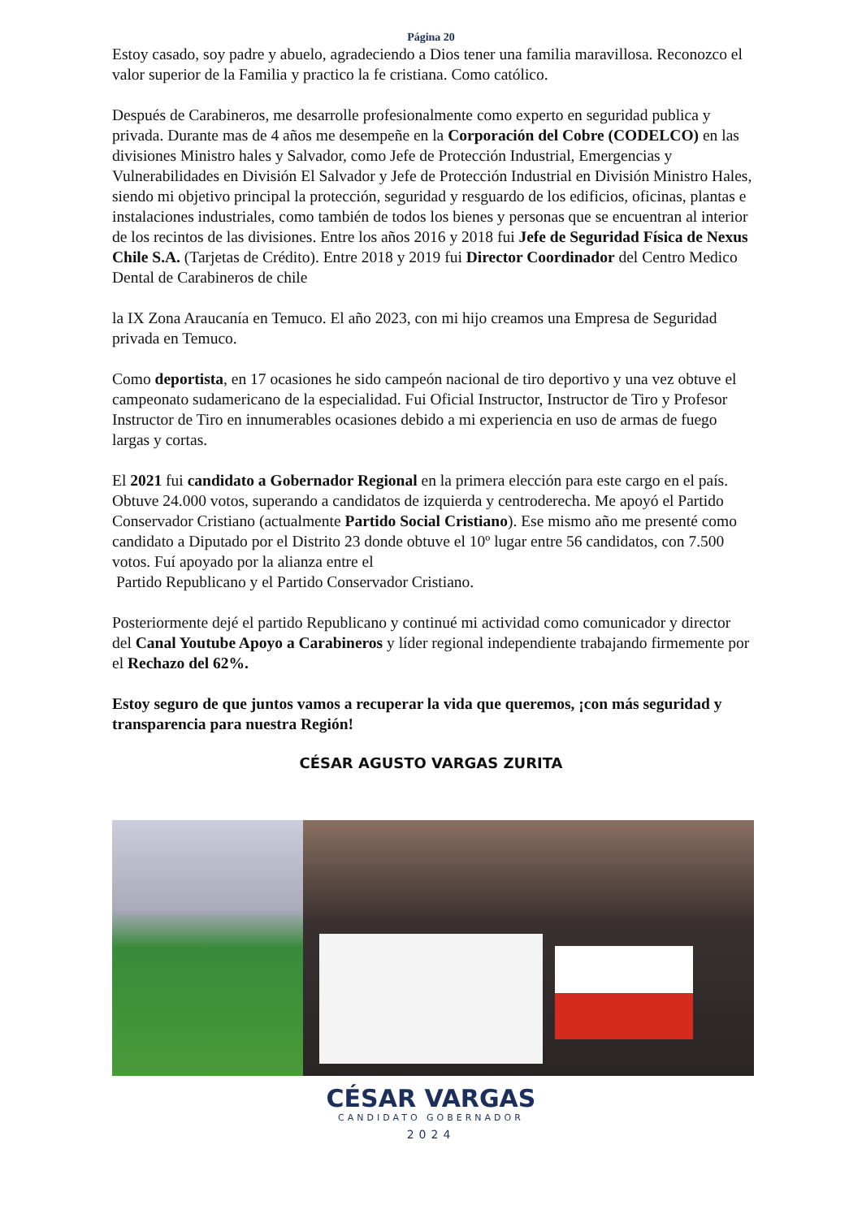Página 20
Estoy casado, soy padre y abuelo, agradeciendo a Dios tener una familia maravillosa. Reconozco el valor superior de la Familia y practico la fe cristiana. Como católico.
Después de Carabineros, me desarrolle profesionalmente como experto en seguridad publica y privada. Durante mas de 4 años me desempeñe en la Corporación del Cobre (CODELCO) en las divisiones Ministro hales y Salvador, como Jefe de Protección Industrial, Emergencias y Vulnerabilidades en División El Salvador y Jefe de Protección Industrial en División Ministro Hales, siendo mi objetivo principal la protección, seguridad y resguardo de los edificios, oficinas, plantas e instalaciones industriales, como también de todos los bienes y personas que se encuentran al interior de los recintos de las divisiones. Entre los años 2016 y 2018 fui Jefe de Seguridad Física de Nexus Chile S.A. (Tarjetas de Crédito). Entre 2018 y 2019 fui Director Coordinador del Centro Medico Dental de Carabineros de chile
la IX Zona Araucanía en Temuco. El año 2023, con mi hijo creamos una Empresa de Seguridad privada en Temuco.
Como deportista, en 17 ocasiones he sido campeón nacional de tiro deportivo y una vez obtuve el campeonato sudamericano de la especialidad. Fui Oficial Instructor, Instructor de Tiro y Profesor Instructor de Tiro en innumerables ocasiones debido a mi experiencia en uso de armas de fuego largas y cortas.
El 2021 fui candidato a Gobernador Regional en la primera elección para este cargo en el país. Obtuve 24.000 votos, superando a candidatos de izquierda y centroderecha. Me apoyó el Partido Conservador Cristiano (actualmente Partido Social Cristiano). Ese mismo año me presenté como candidato a Diputado por el Distrito 23 donde obtuve el 10º lugar entre 56 candidatos, con 7.500 votos. Fuí apoyado por la alianza entre el
Partido Republicano y el Partido Conservador Cristiano.
Posteriormente dejé el partido Republicano y continué mi actividad como comunicador y director del Canal Youtube Apoyo a Carabineros y líder regional independiente trabajando firmemente por el Rechazo del 62%.
Estoy seguro de que juntos vamos a recuperar la vida que queremos, ¡con más seguridad y transparencia para nuestra Región!
CÉSAR AGUSTO VARGAS ZURITA
CÉSAR VARGAS
CANDIDATO GOBERNADOR
2024